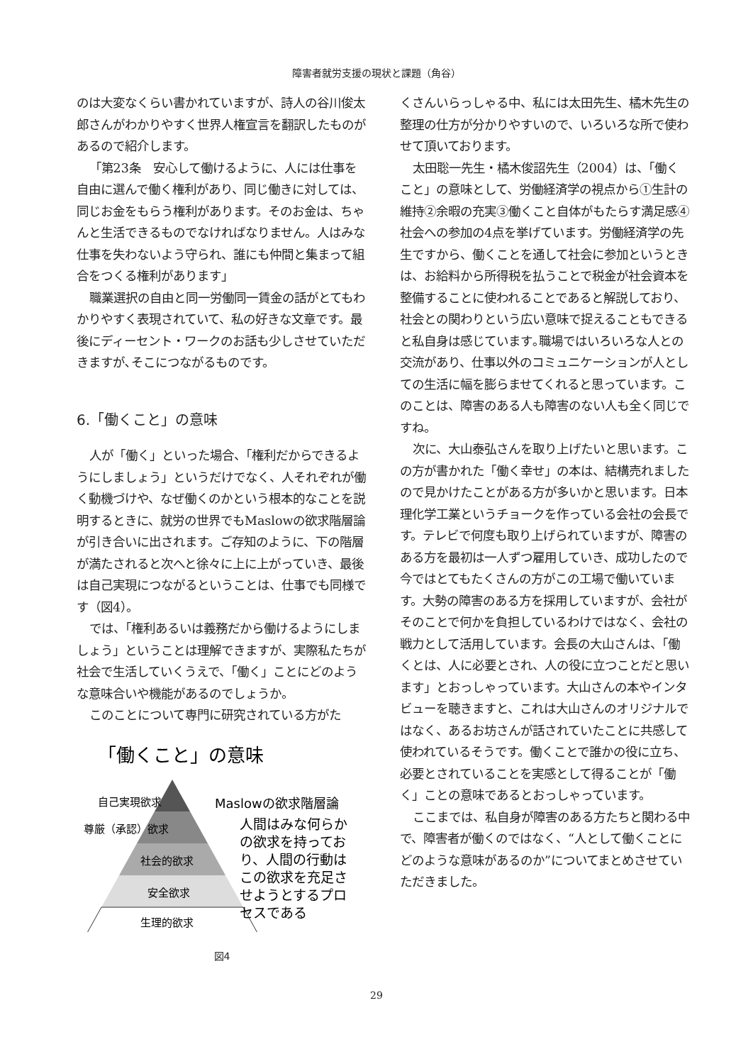障害者就労支援の現状と課題（角谷）
のは大変なくらい書かれていますが、詩人の谷川俊太郎さんがわかりやすく世界人権宣言を翻訳したものがあるので紹介します。
「第23条　安心して働けるように、人には仕事を自由に選んで働く権利があり、同じ働きに対しては、同じお金をもらう権利があります。そのお金は、ちゃんと生活できるものでなければなりません。人はみな仕事を失わないよう守られ、誰にも仲間と集まって組合をつくる権利があります」
職業選択の自由と同一労働同一賃金の話がとてもわかりやすく表現されていて、私の好きな文章です。最後にディーセント・ワークのお話も少しさせていただきますが､そこにつながるものです。
6.「働くこと」の意味
人が「働く」といった場合、「権利だからできるようにしましょう」というだけでなく、人それぞれが働く動機づけや、なぜ働くのかという根本的なことを説明するときに、就労の世界でもMaslowの欲求階層論が引き合いに出されます。ご存知のように、下の階層が満たされると次へと徐々に上に上がっていき、最後は自己実現につながるということは、仕事でも同様です（図4）。
では、「権利あるいは義務だから働けるようにしましょう」ということは理解できますが、実際私たちが社会で生活していくうえで、「働く」ことにどのような意味合いや機能があるのでしょうか。
このことについて専門に研究されている方がた
「働くこと」の意味
自己実現欲求
尊厳（承認）欲求
社会的欲求
安全欲求
生理的欲求
Maslowの欲求階層論
人間はみな何らか
の欲求を持ってお
り、人間の行動は
この欲求を充足さ
せようとするプロ
セスである
図4
くさんいらっしゃる中、私には太田先生、橘木先生の整理の仕方が分かりやすいので、いろいろな所で使わせて頂いております。
太田聡一先生・橘木俊詔先生（2004）は、「働くこと」の意味として、労働経済学の視点から①生計の維持②余暇の充実③働くこと自体がもたらす満足感④社会への参加の4点を挙げています。労働経済学の先生ですから、働くことを通して社会に参加というときは、お給料から所得税を払うことで税金が社会資本を整備することに使われることであると解説しており、社会との関わりという広い意味で捉えることもできると私自身は感じています｡職場ではいろいろな人との交流があり、仕事以外のコミュニケーションが人としての生活に幅を膨らませてくれると思っています。このことは、障害のある人も障害のない人も全く同じですね。
次に、大山泰弘さんを取り上げたいと思います。この方が書かれた「働く幸せ」の本は、結構売れましたので見かけたことがある方が多いかと思います。日本理化学工業というチョークを作っている会社の会長です。テレビで何度も取り上げられていますが、障害のある方を最初は一人ずつ雇用していき、成功したので今ではとてもたくさんの方がこの工場で働いています。大勢の障害のある方を採用していますが、会社がそのことで何かを負担しているわけではなく、会社の戦力として活用しています。会長の大山さんは、「働くとは、人に必要とされ、人の役に立つことだと思います」とおっしゃっています。大山さんの本やインタビューを聴きますと、これは大山さんのオリジナルではなく、あるお坊さんが話されていたことに共感して使われているそうです。働くことで誰かの役に立ち、必要とされていることを実感として得ることが「働く」ことの意味であるとおっしゃっています。
ここまでは、私自身が障害のある方たちと関わる中で、障害者が働くのではなく、“人として働くことにどのような意味があるのか”についてまとめさせていただきました。
29